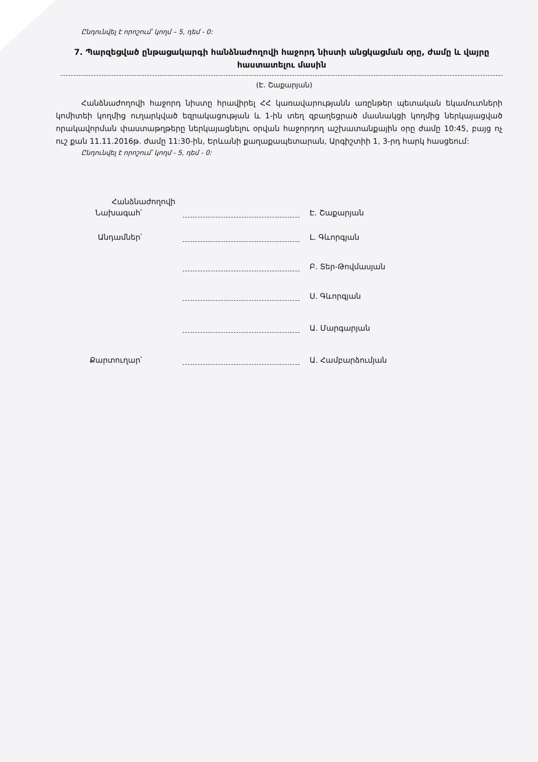Ընդունվել է որոշում՝ կողմ – 5, դեմ - 0:
7. Պարզեցված ընթացակարգի հանձնաժողովի հաջորդ նիստի անցկացման օրը, ժամը և վայրը հաստատելու մասին
(Է. Շաքարյան)
Հանձնաժողովի հաջորդ նիստը հրավիրել ՀՀ կառավարությանն առընթեր պետական եկամուտների կոմիտեի կողմից ուղարկված եզրակացության և 1-ին տեղ զբաղեցրած մասնակցի կողմից ներկայացված որակավորման փաստաթղթերը ներկայացնելու օրվան հաջորդող աշխատանքային օրը ժամը 10:45, բայց ոչ ուշ քան 11.11.2016թ. ժամը 11:30-ին, Երևանի քաղաքապետարան, Արգիշտիի 1, 3-րդ հարկ հասցեում:
Ընդունվել է որոշում՝ կողմ - 5, դեմ - 0:
Հանձնաժողովի
Նախագահ՝
Է. Շաքարյան
Անդամներ՝
Լ. Գևորգյան
Բ. Տեր-Թովմասյան
Ս. Գևորգյան
Ա. Մարգարյան
Քարտուղար՝
Ա. Համբարձումյան